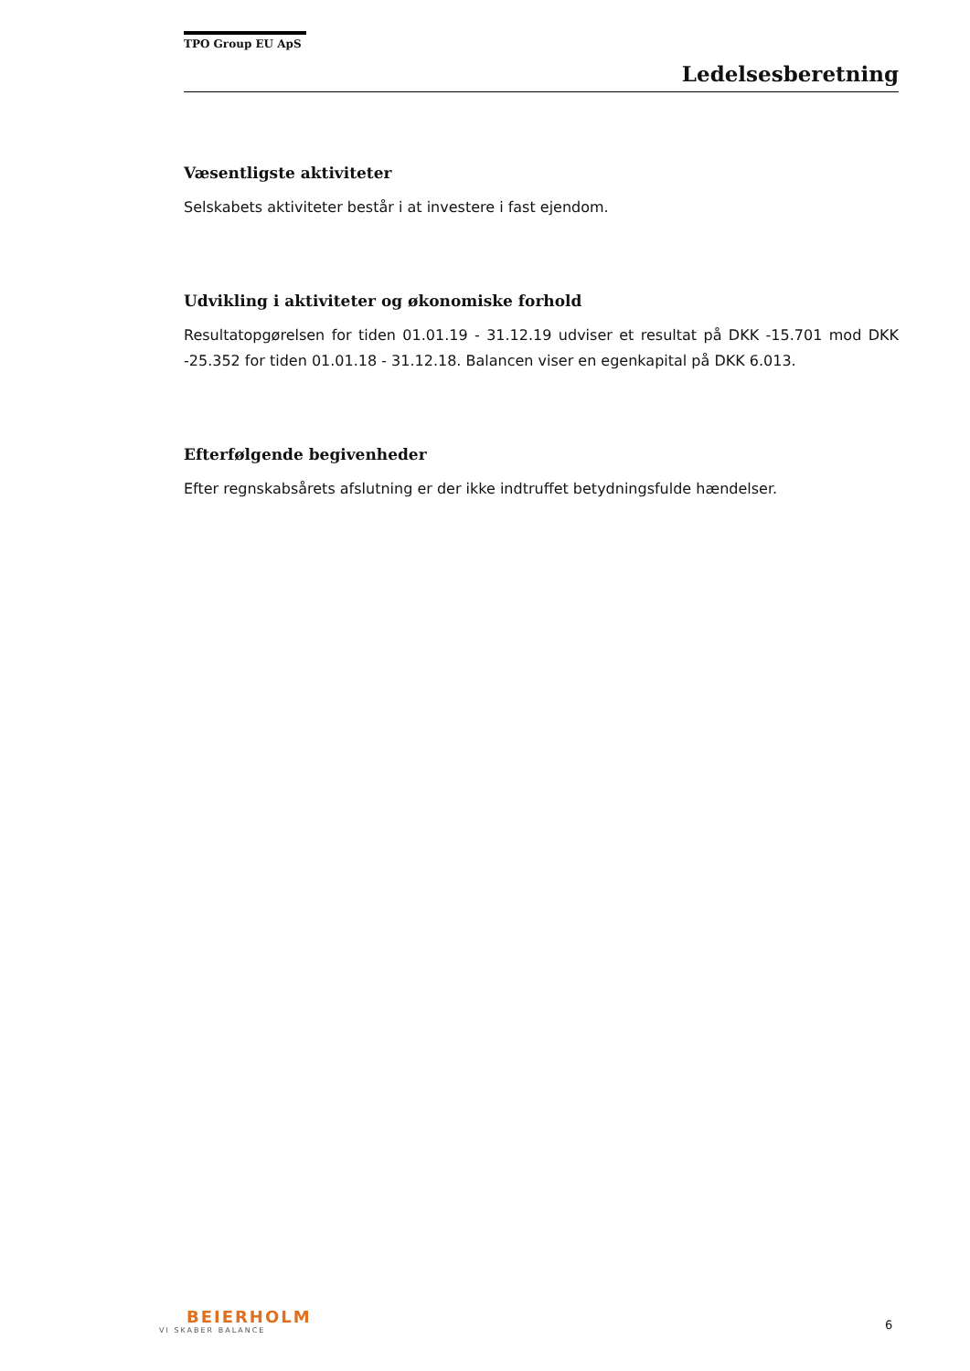TPO Group EU ApS
Ledelsesberetning
Væsentligste aktiviteter
Selskabets aktiviteter består i at investere i fast ejendom.
Udvikling i aktiviteter og økonomiske forhold
Resultatopgørelsen for tiden 01.01.19 - 31.12.19 udviser et resultat på DKK -15.701 mod DKK -25.352 for tiden 01.01.18 - 31.12.18. Balancen viser en egenkapital på DKK 6.013.
Efterfølgende begivenheder
Efter regnskabsårets afslutning er der ikke indtruffet betydningsfulde hændelser.
BEIERHOLM
VI SKABER BALANCE
6